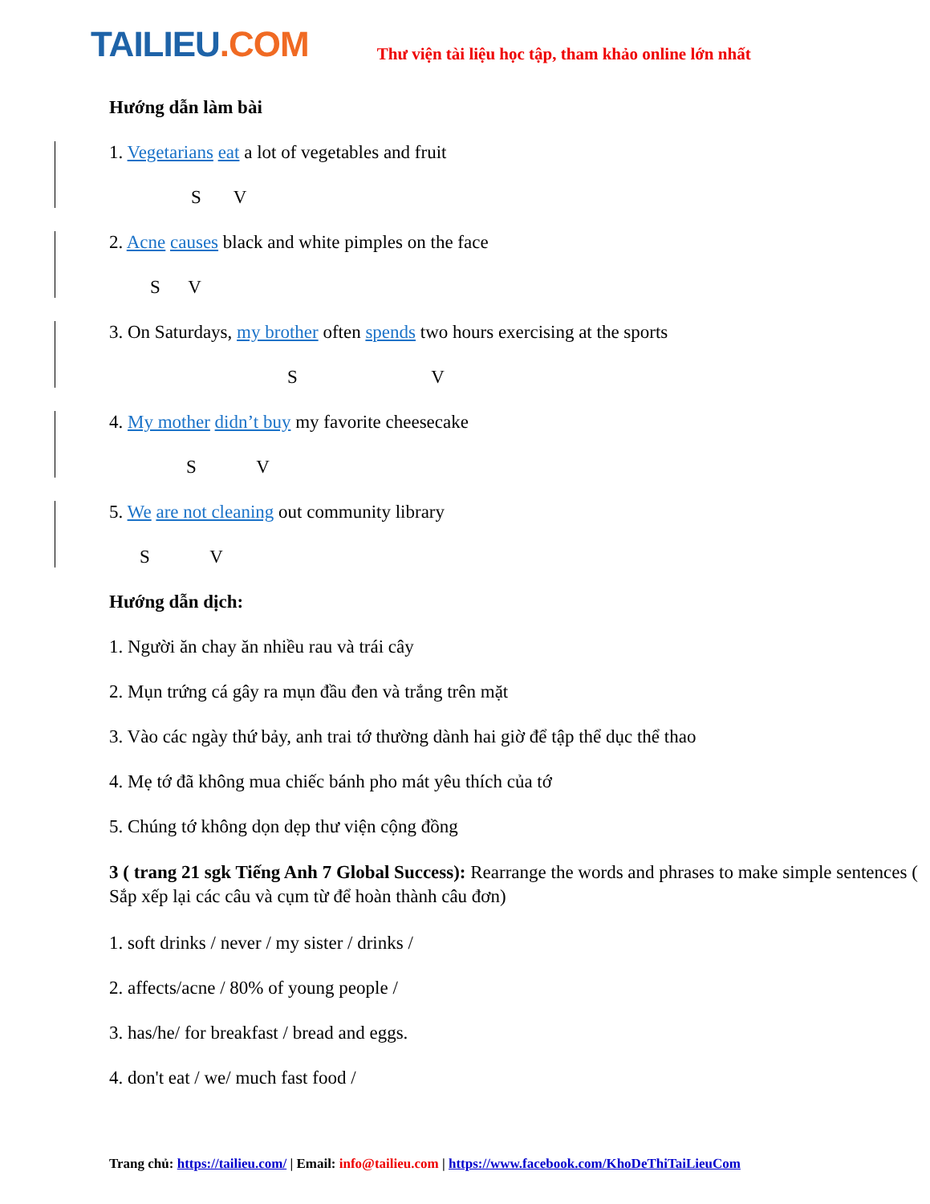TAILIEU.COM
Thư viện tài liệu học tập, tham khảo online lớn nhất
Hướng dẫn làm bài
1. Vegetarians eat a lot of vegetables and fruit
S V
2. Acne causes black and white pimples on the face
S V
3. On Saturdays, my brother often spends two hours exercising at the sports
S V
4. My mother didn’t buy my favorite cheesecake
S V
5. We are not cleaning out community library
S V
Hướng dẫn dịch:
1. Người ăn chay ăn nhiều rau và trái cây
2. Mụn trứng cá gây ra mụn đầu đen và trắng trên mặt
3. Vào các ngày thứ bảy, anh trai tớ thường dành hai giờ để tập thể dục thể thao
4. Mẹ tớ đã không mua chiếc bánh pho mát yêu thích của tớ
5. Chúng tớ không dọn dẹp thư viện cộng đồng
3 ( trang 21 sgk Tiếng Anh 7 Global Success): Rearrange the words and phrases to make simple sentences ( Sắp xếp lại các câu và cụm từ để hoàn thành câu đơn)
1. soft drinks / never / my sister / drinks /
2. affects/acne / 80% of young people /
3. has/he/ for breakfast / bread and eggs.
4. don't eat / we/ much fast food /
Trang chủ: https://tailieu.com/ | Email: info@tailieu.com | https://www.facebook.com/KhoDeThiTaiLieuCom